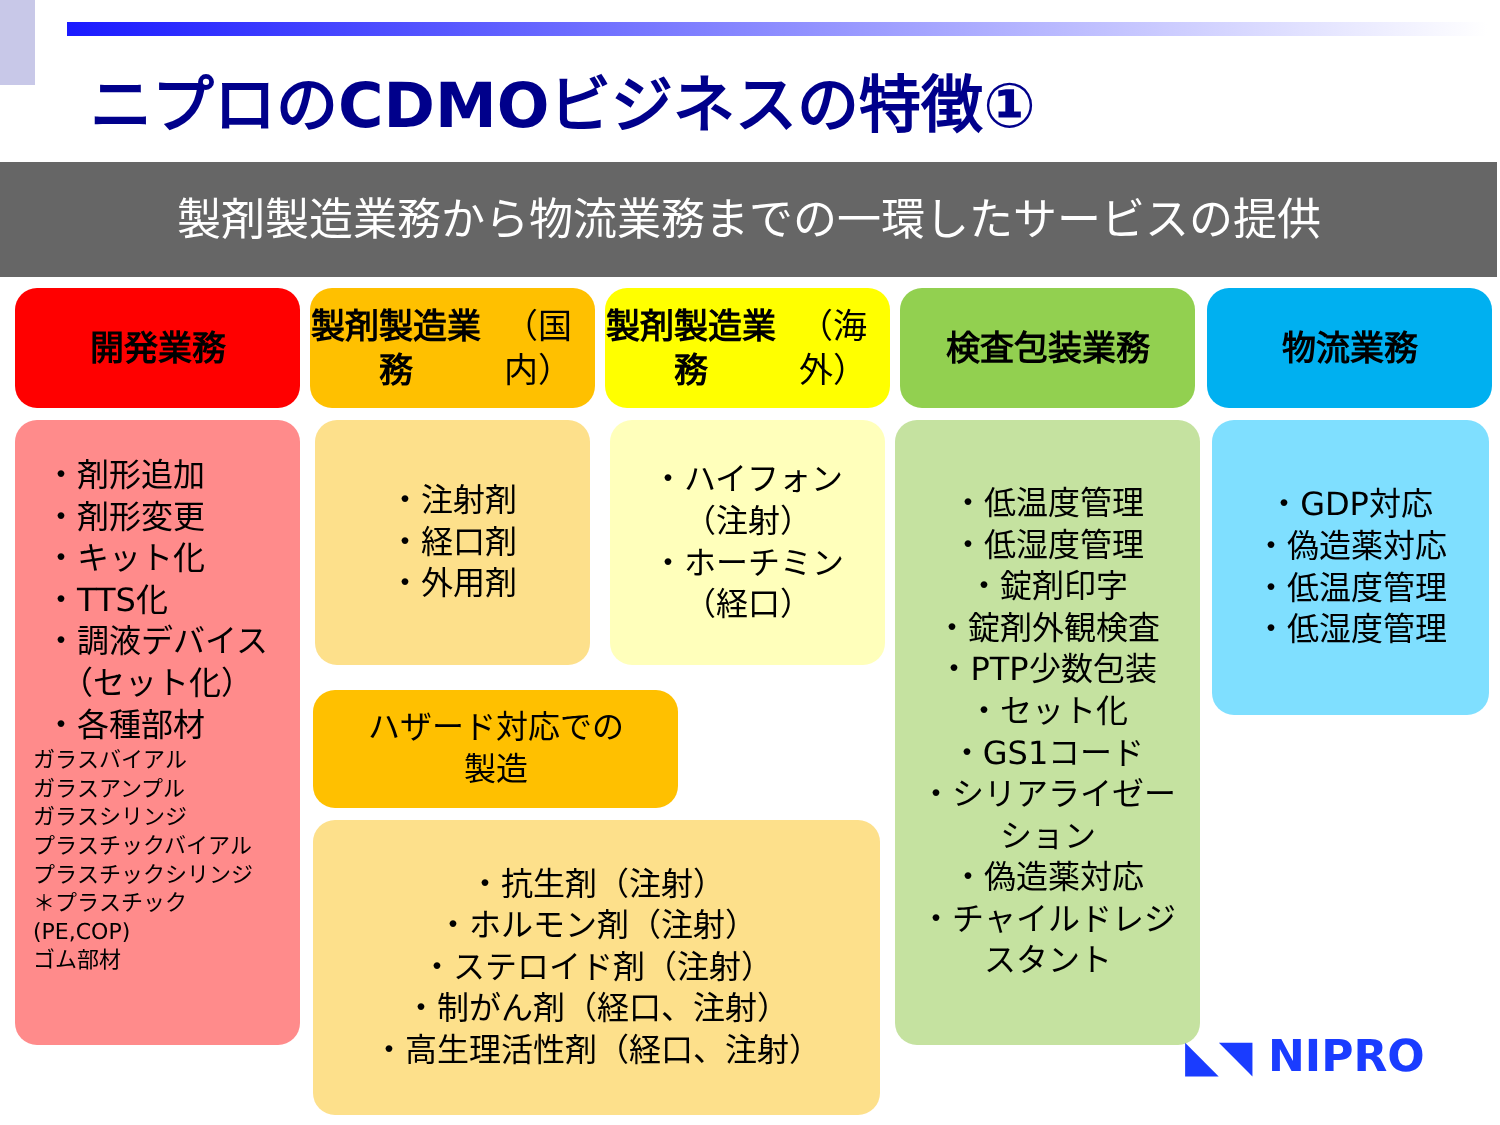ニプロのCDMOビジネスの特徴①
製剤製造業務から物流業務までの一環したサービスの提供
開発業務
製剤製造業務
（国内）
製剤製造業務
（海外）
検査包装業務 物流業務
・剤形追加
・剤形変更
・キット化
・TTS化
・調液デバイス
　（セット化）
・各種部材
ガラスバイアル
ガラスアンプル
ガラスシリンジ
プラスチックバイアル
プラスチックシリンジ
＊プラスチック
(PE,COP)
ゴム部材
・注射剤
・経口剤
・外用剤
・ハイフォン
（注射）
・ホーチミン
（経口）
ハザード対応での
製造
・抗生剤（注射）
・ホルモン剤（注射）
・ステロイド剤（注射）
・制がん剤（経口、注射）
・高生理活性剤（経口、注射）
・低温度管理
・低湿度管理
・錠剤印字
・錠剤外観検査
・PTP少数包装
・セット化
・GS1コード
・シリアライゼー
ション
・偽造薬対応
・チャイルドレジ
スタント
・GDP対応
・偽造薬対応
・低温度管理
・低湿度管理
◣◥ NIPRO